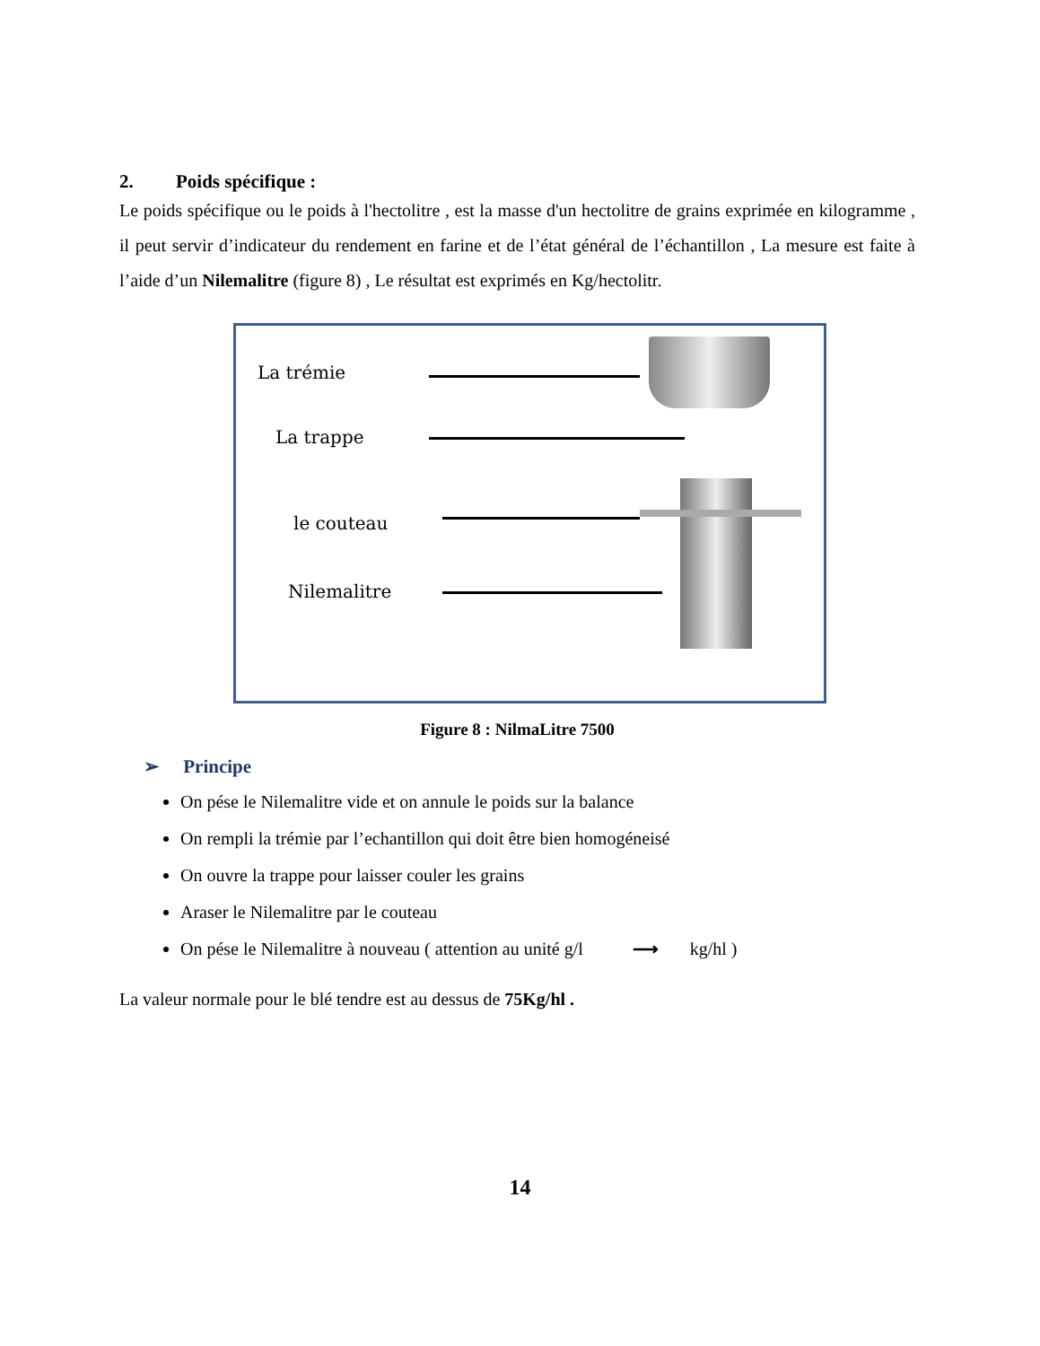2. Poids spécifique :
Le poids spécifique ou le poids à l'hectolitre , est la masse d'un hectolitre de grains exprimée en kilogramme , il peut servir d’indicateur du rendement en farine et de l’état général de l’échantillon , La mesure est faite à l’aide d’un Nilemalitre (figure 8) , Le résultat est exprimés en Kg/hectolitr.
La trémie
La trappe
le couteau
Nilemalitre
Figure 8 : NilmaLitre 7500
➢ Principe
On pése le Nilemalitre vide et on annule le poids sur la balance
On rempli la trémie par l’echantillon qui doit être bien homogéneisé
On ouvre la trappe pour laisser couler les grains
Araser le Nilemalitre par le couteau
On pése le Nilemalitre à nouveau ( attention au unité g/l ⟶ kg/hl )
La valeur normale pour le blé tendre est au dessus de 75Kg/hl .
14